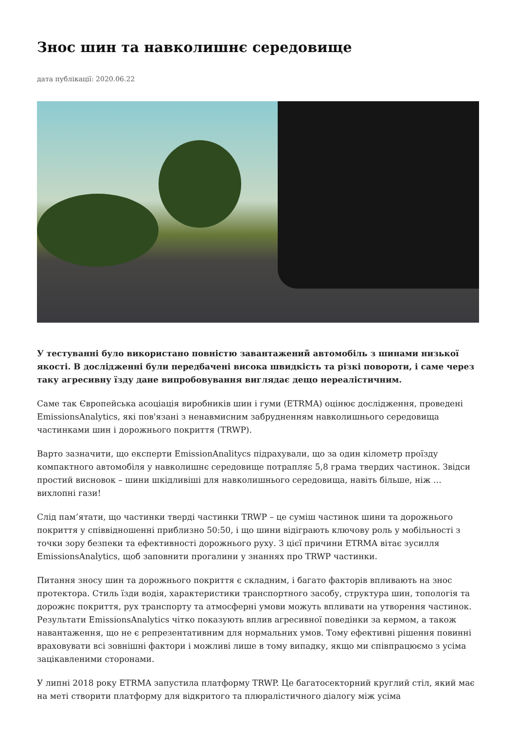Знос шин та навколишнє середовище
дата публікації: 2020.06.22
У тестуванні було використано повністю завантажений автомобіль з шинами низької якості. В дослідженні були передбачені висока швидкість та різкі повороти, і саме через таку агресивну їзду дане випробовування виглядає дещо нереалістичним.
Саме так Європейська асоціація виробників шин і гуми (ETRMA) оцінює дослідження, проведені EmissionsAnalytics, які пов'язані з ненавмисним забрудненням навколишнього середовища частинками шин і дорожнього покриття (TRWP).
Варто зазначити, що експерти EmissionAnalitycs підрахували, що за один кілометр проїзду компактного автомобіля у навколишнє середовище потрапляє 5,8 грама твердих частинок. Звідси простий висновок – шини шкідливіші для навколишнього середовища, навіть більше, ніж … вихлопні гази!
Слід пам’ятати, що частинки тверді частинки TRWP – це суміш частинок шини та дорожнього покриття у співвідношенні приблизно 50:50, і що шини відіграють ключову роль у мобільності з точки зору безпеки та ефективності дорожнього руху. З цієї причини ETRMA вітає зусилля EmissionsAnalytics, щоб заповнити прогалини у знаннях про TRWP частинки.
Питання зносу шин та дорожнього покриття є складним, і багато факторів впливають на знос протектора. Стиль їзди водія, характеристики транспортного засобу, структура шин, топологія та дорожнє покриття, рух транспорту та атмосферні умови можуть впливати на утворення частинок. Результати EmissionsAnalytics чітко показують вплив агресивної поведінки за кермом, а також навантаження, що не є репрезентативним для нормальних умов. Тому ефективні рішення повинні враховувати всі зовнішні фактори і можливі лише в тому випадку, якщо ми співпрацюємо з усіма зацікавленими сторонами.
У липні 2018 року ETRMA запустила платформу TRWP. Це багатосекторний круглий стіл, який має на меті створити платформу для відкритого та плюралістичного діалогу між усіма